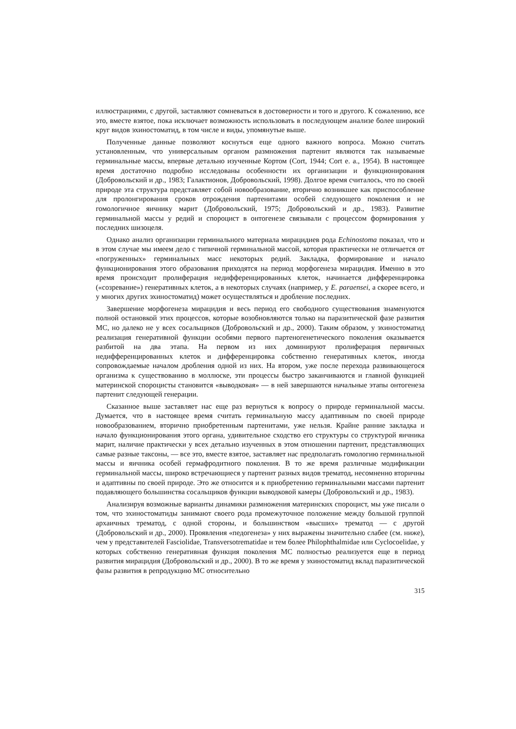иллюстрациями, с другой, заставляют сомневаться в достоверности и того и другого. К сожалению, все это, вместе взятое, пока исключает возможность использовать в последующем анализе более широкий круг видов эхиностоматид, в том числе и виды, упомянутые выше.
Полученные данные позволяют коснуться еще одного важного вопроса. Можно считать установленным, что универсальным органом размножения партенит являются так называемые герминальные массы, впервые детально изученные Кортом (Cort, 1944; Cort e. a., 1954). В настоящее время достаточно подробно исследованы особенности их организации и функционирования (Добровольский и др., 1983; Галактионов, Добровольский, 1998). Долгое время считалось, что по своей природе эта структура представляет собой новообразование, вторично возникшее как приспособление для пролонгирования сроков отрождения партенитами особей следующего поколения и не гомологичное яичнику марит (Добровольский, 1975; Добровольский и др., 1983). Развитие герминальной массы у редий и спороцист в онтогенезе связывали с процессом формирования у последних шизоцеля.
Однако анализ организации герминального материала мирацидиев рода Echinostoma показал, что и в этом случае мы имеем дело с типичной герминальной массой, которая практически не отличается от «погруженных» герминальных масс некоторых редий. Закладка, формирование и начало функционирования этого образования приходятся на период морфогенеза мирацидия. Именно в это время происходит пролиферация недифференцированных клеток, начинается дифференцировка («созревание») генеративных клеток, а в некоторых случаях (например, у E. paraensei, а скорее всего, и у многих других эхиностоматид) может осуществляться и дробление последних.
Завершение морфогенеза мирацидия и весь период его свободного существования знаменуются полной остановкой этих процессов, которые возобновляются только на паразитической фазе развития МС, но далеко не у всех сосальщиков (Добровольский и др., 2000). Таким образом, у эхиностоматид реализация генеративной функции особями первого партеногенетического поколения оказывается разбитой на два этапа. На первом из них доминируют пролиферация первичных недифференцированных клеток и дифференцировка собственно генеративных клеток, иногда сопровождаемые началом дробления одной из них. На втором, уже после перехода развивающегося организма к существованию в моллюске, эти процессы быстро заканчиваются и главной функцией материнской спороцисты становится «выводковая» — в ней завершаются начальные этапы онтогенеза партенит следующей генерации.
Сказанное выше заставляет нас еще раз вернуться к вопросу о природе герминальной массы. Думается, что в настоящее время считать герминальную массу адаптивным по своей природе новообразованием, вторично приобретенным партенитами, уже нельзя. Крайне ранние закладка и начало функционирования этого органа, удивительное сходство его структуры со структурой яичника марит, наличие практически у всех детально изученных в этом отношении партенит, представляющих самые разные таксоны, — все это, вместе взятое, заставляет нас предполагать гомологию герминальной массы и яичника особей гермафродитного поколения. В то же время различные модификации герминальной массы, широко встречающиеся у партенит разных видов трематод, несомненно вторичны и адаптивны по своей природе. Это же относится и к приобретению герминальными массами партенит подавляющего большинства сосальщиков функции выводковой камеры (Добровольский и др., 1983).
Анализируя возможные варианты динамики размножения материнских спороцист, мы уже писали о том, что эхиностоматиды занимают своего рода промежуточное положение между большой группой архаичных трематод, с одной стороны, и большинством «высших» трематод — с другой (Добровольский и др., 2000). Проявления «педогенеза» у них выражены значительно слабее (см. ниже), чем у представителей Fasciolidae, Transversotrematidae и тем более Philophthalmidae или Cyclocoelidae, у которых собственно генеративная функция поколения МС полностью реализуется еще в период развития мирацидия (Добровольский и др., 2000). В то же время у эхиностоматид вклад паразитической фазы развития в репродукцию МС относительно
315